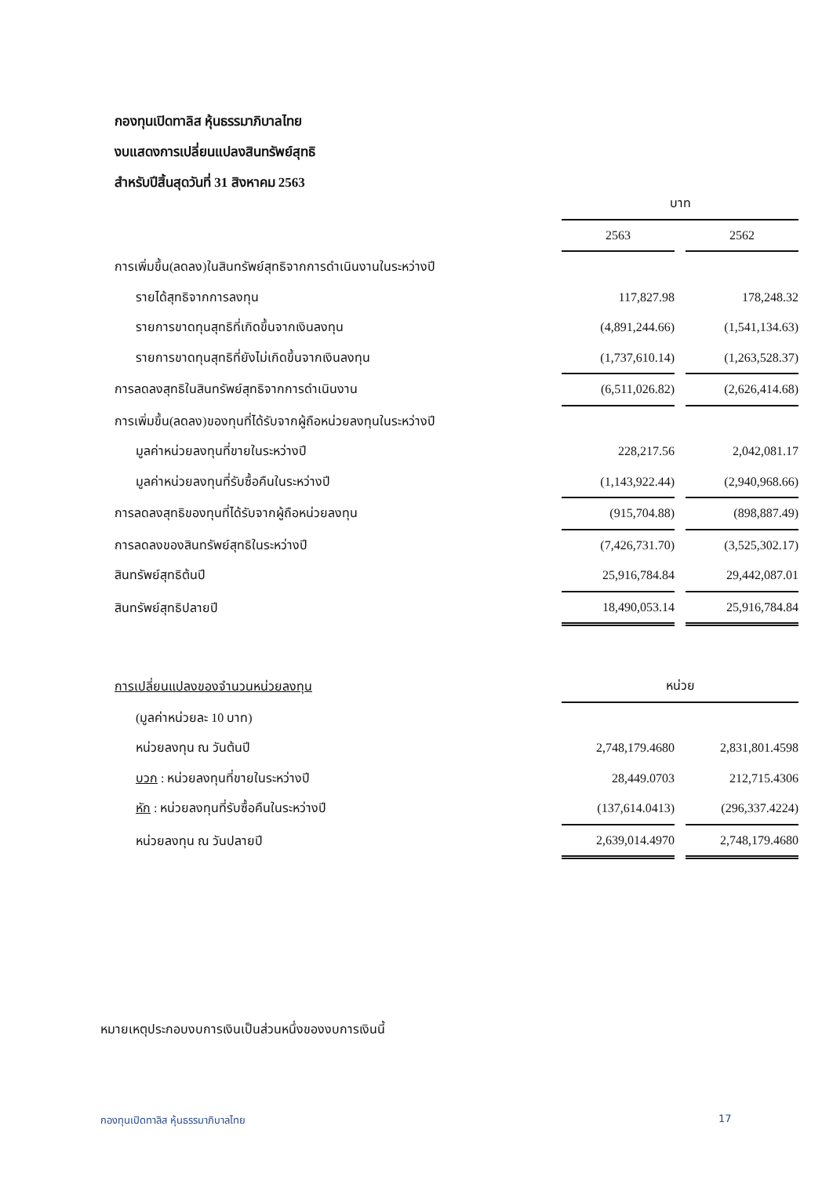กองทุนเปิดทาลิส หุ้นธรรมาภิบาลไทย
งบแสดงการเปลี่ยนแปลงสินทรัพย์สุทธิ
สำหรับปีสิ้นสุดวันที่ 31 สิงหาคม 2563
| | บาท | |
| | 2563 | 2562 |
| การเพิ่มขึ้น(ลดลง)ในสินทรัพย์สุทธิจากการดำเนินงานในระหว่างปี | | |
| รายได้สุทธิจากการลงทุน | 117,827.98 | 178,248.32 |
| รายการขาดทุนสุทธิที่เกิดขึ้นจากเงินลงทุน | (4,891,244.66) | (1,541,134.63) |
| รายการขาดทุนสุทธิที่ยังไม่เกิดขึ้นจากเงินลงทุน | (1,737,610.14) | (1,263,528.37) |
| การลดลงสุทธิในสินทรัพย์สุทธิจากการดำเนินงาน | (6,511,026.82) | (2,626,414.68) |
| การเพิ่มขึ้น(ลดลง)ของทุนที่ได้รับจากผู้ถือหน่วยลงทุนในระหว่างปี | | |
| มูลค่าหน่วยลงทุนที่ขายในระหว่างปี | 228,217.56 | 2,042,081.17 |
| มูลค่าหน่วยลงทุนที่รับซื้อคืนในระหว่างปี | (1,143,922.44) | (2,940,968.66) |
| การลดลงสุทธิของทุนที่ได้รับจากผู้ถือหน่วยลงทุน | (915,704.88) | (898,887.49) |
| การลดลงของสินทรัพย์สุทธิในระหว่างปี | (7,426,731.70) | (3,525,302.17) |
| สินทรัพย์สุทธิต้นปี | 25,916,784.84 | 29,442,087.01 |
| สินทรัพย์สุทธิปลายปี | 18,490,053.14 | 25,916,784.84 |
| การเปลี่ยนแปลงของจำนวนหน่วยลงทุน | หน่วย | |
| (มูลค่าหน่วยละ 10 บาท) | | |
| หน่วยลงทุน ณ วันต้นปี | 2,748,179.4680 | 2,831,801.4598 |
| บวก : หน่วยลงทุนที่ขายในระหว่างปี | 28,449.0703 | 212,715.4306 |
| หัก : หน่วยลงทุนที่รับซื้อคืนในระหว่างปี | (137,614.0413) | (296,337.4224) |
| หน่วยลงทุน ณ วันปลายปี | 2,639,014.4970 | 2,748,179.4680 |
หมายเหตุประกอบงบการเงินเป็นส่วนหนึ่งของงบการเงินนี้
กองทุนเปิดทาลิส หุ้นธรรมาภิบาลไทย
17